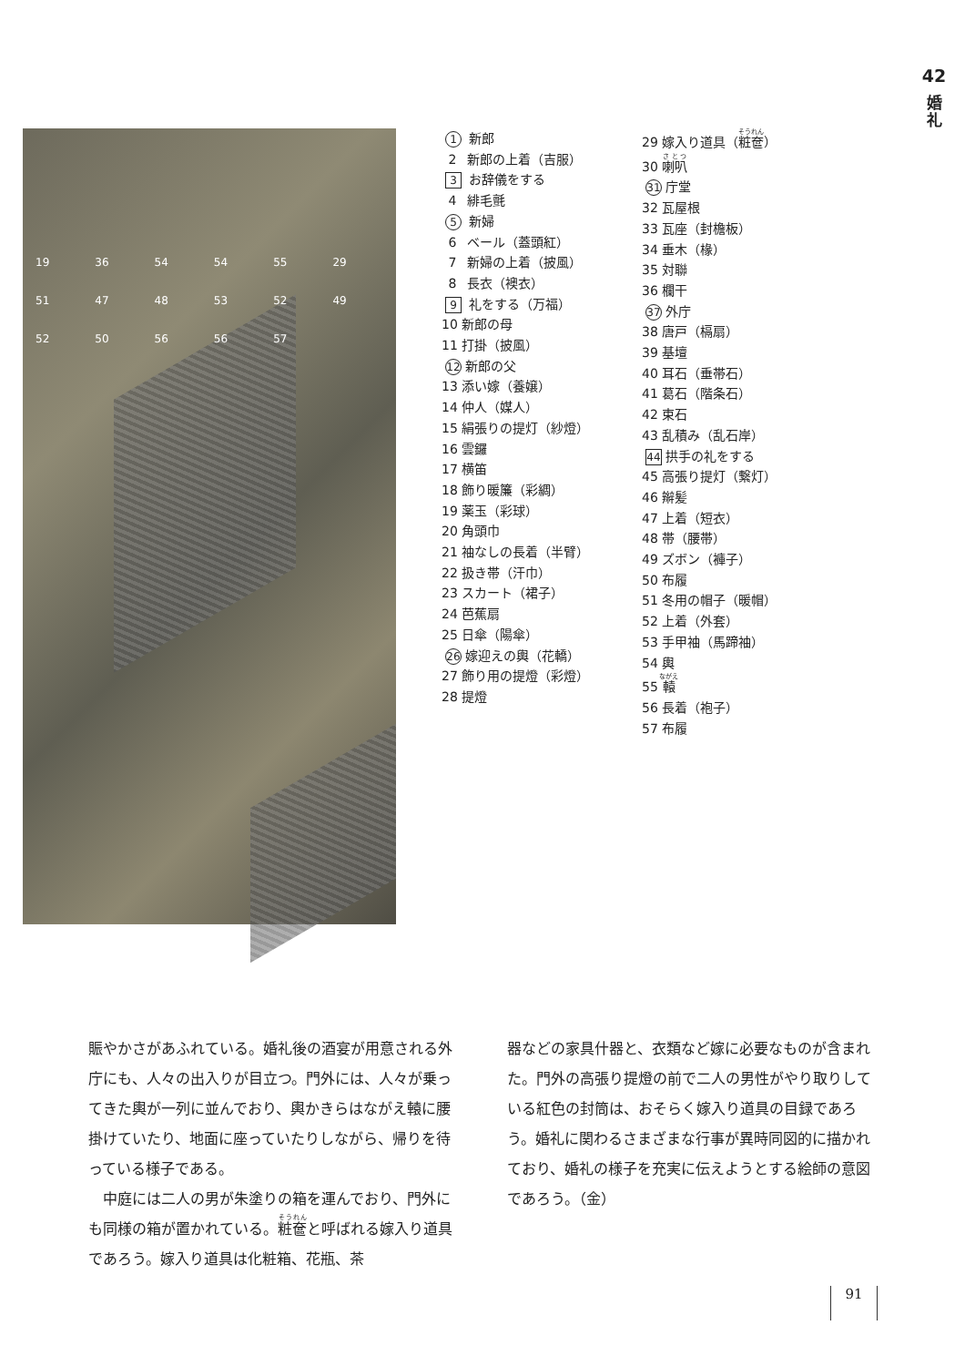42
婚
礼
19 36 54 54 55 29 51 47 48 53 52 49 52 50 56 56 57
1 新郎
2 新郎の上着（吉服）
3 お辞儀をする
4 緋毛氈
5 新婦
6 ベール（蓋頭紅）
7 新婦の上着（披風）
8 長衣（襖衣）
9 礼をする（万福）
10 新郎の母
11 打掛（披風）
12 新郎の父
13 添い嫁（養嬢）
14 仲人（媒人）
15 絹張りの提灯（紗燈）
16 雲鑼
17 横笛
18 飾り暖簾（彩綢）
19 薬玉（彩球）
20 角頭巾
21 袖なしの長着（半臂）
22 扱き帯（汗巾）
23 スカート（裙子）
24 芭蕉扇
25 日傘（陽傘）
26 嫁迎えの輿（花轎）
27 飾り用の提燈（彩燈）
28 提燈
29 嫁入り道具（粧奩）
30 喇叭
31 庁堂
32 瓦屋根
33 瓦座（封檐板）
34 垂木（椽）
35 対聯
36 欄干
37 外庁
38 唐戸（槅扇）
39 基壇
40 耳石（垂帯石）
41 葛石（階条石）
42 束石
43 乱積み（乱石岸）
44 拱手の礼をする
45 高張り提灯（繋灯）
46 辮髪
47 上着（短衣）
48 帯（腰帯）
49 ズボン（褲子）
50 布履
51 冬用の帽子（暖帽）
52 上着（外套）
53 手甲袖（馬蹄袖）
54 輿
55 轅
56 長着（袍子）
57 布履
賑やかさがあふれている。婚礼後の酒宴が用意される外庁にも、人々の出入りが目立つ。門外には、人々が乗ってきた輿が一列に並んでおり、輿かきらはながえ轅に腰掛けていたり、地面に座っていたりしながら、帰りを待っている様子である。
　中庭には二人の男が朱塗りの箱を運んでおり、門外にも同様の箱が置かれている。粧奩と呼ばれる嫁入り道具であろう。嫁入り道具は化粧箱、花瓶、茶
器などの家具什器と、衣類など嫁に必要なものが含まれた。門外の高張り提燈の前で二人の男性がやり取りしている紅色の封筒は、おそらく嫁入り道具の目録であろう。婚礼に関わるさまざまな行事が異時同図的に描かれており、婚礼の様子を充実に伝えようとする絵師の意図であろう。（金）
91